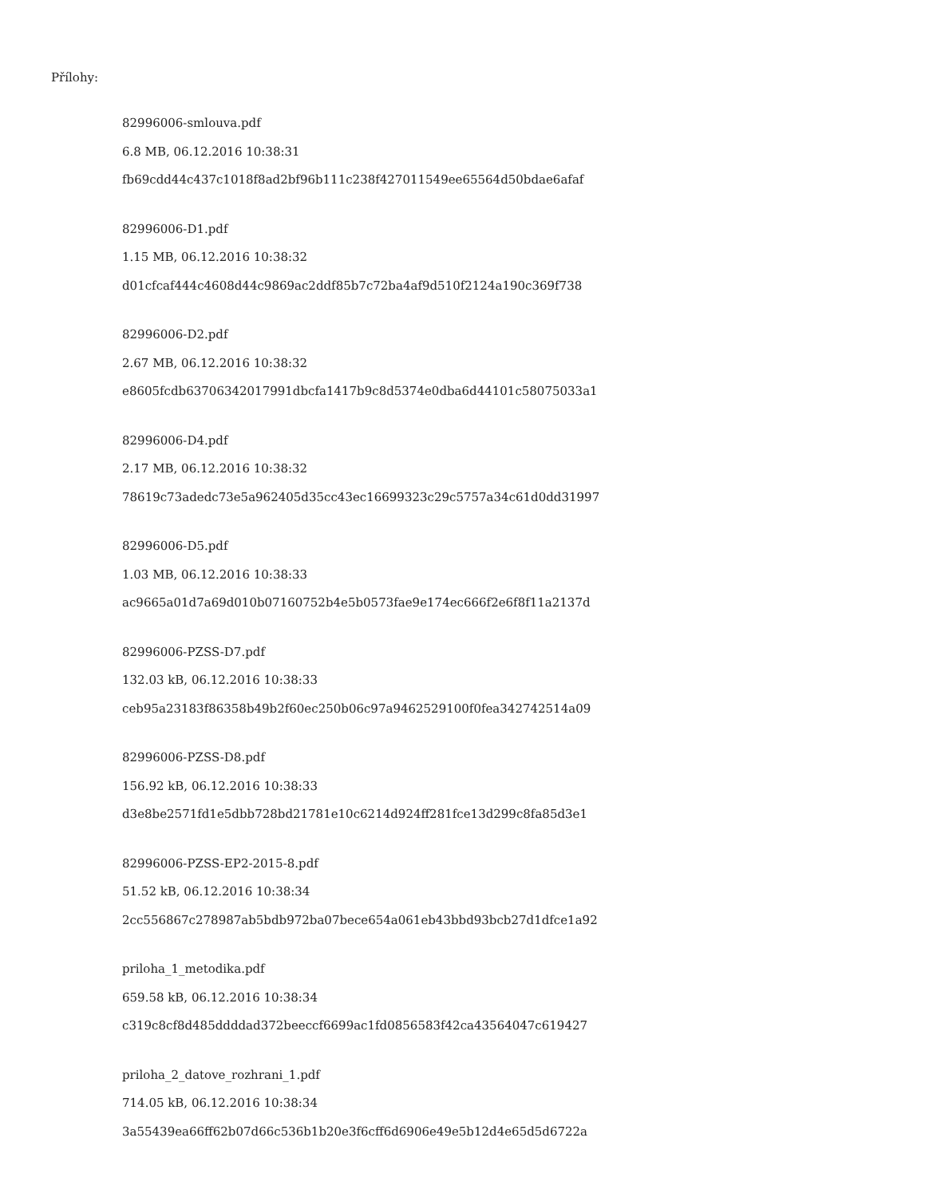Přílohy:
82996006-smlouva.pdf
6.8 MB, 06.12.2016 10:38:31
fb69cdd44c437c1018f8ad2bf96b111c238f427011549ee65564d50bdae6afaf
82996006-D1.pdf
1.15 MB, 06.12.2016 10:38:32
d01cfcaf444c4608d44c9869ac2ddf85b7c72ba4af9d510f2124a190c369f738
82996006-D2.pdf
2.67 MB, 06.12.2016 10:38:32
e8605fcdb63706342017991dbcfa1417b9c8d5374e0dba6d44101c58075033a1
82996006-D4.pdf
2.17 MB, 06.12.2016 10:38:32
78619c73adedc73e5a962405d35cc43ec16699323c29c5757a34c61d0dd31997
82996006-D5.pdf
1.03 MB, 06.12.2016 10:38:33
ac9665a01d7a69d010b07160752b4e5b0573fae9e174ec666f2e6f8f11a2137d
82996006-PZSS-D7.pdf
132.03 kB, 06.12.2016 10:38:33
ceb95a23183f86358b49b2f60ec250b06c97a9462529100f0fea342742514a09
82996006-PZSS-D8.pdf
156.92 kB, 06.12.2016 10:38:33
d3e8be2571fd1e5dbb728bd21781e10c6214d924ff281fce13d299c8fa85d3e1
82996006-PZSS-EP2-2015-8.pdf
51.52 kB, 06.12.2016 10:38:34
2cc556867c278987ab5bdb972ba07bece654a061eb43bbd93bcb27d1dfce1a92
priloha_1_metodika.pdf
659.58 kB, 06.12.2016 10:38:34
c319c8cf8d485ddddad372beeccf6699ac1fd0856583f42ca43564047c619427
priloha_2_datove_rozhrani_1.pdf
714.05 kB, 06.12.2016 10:38:34
3a55439ea66ff62b07d66c536b1b20e3f6cff6d6906e49e5b12d4e65d5d6722a